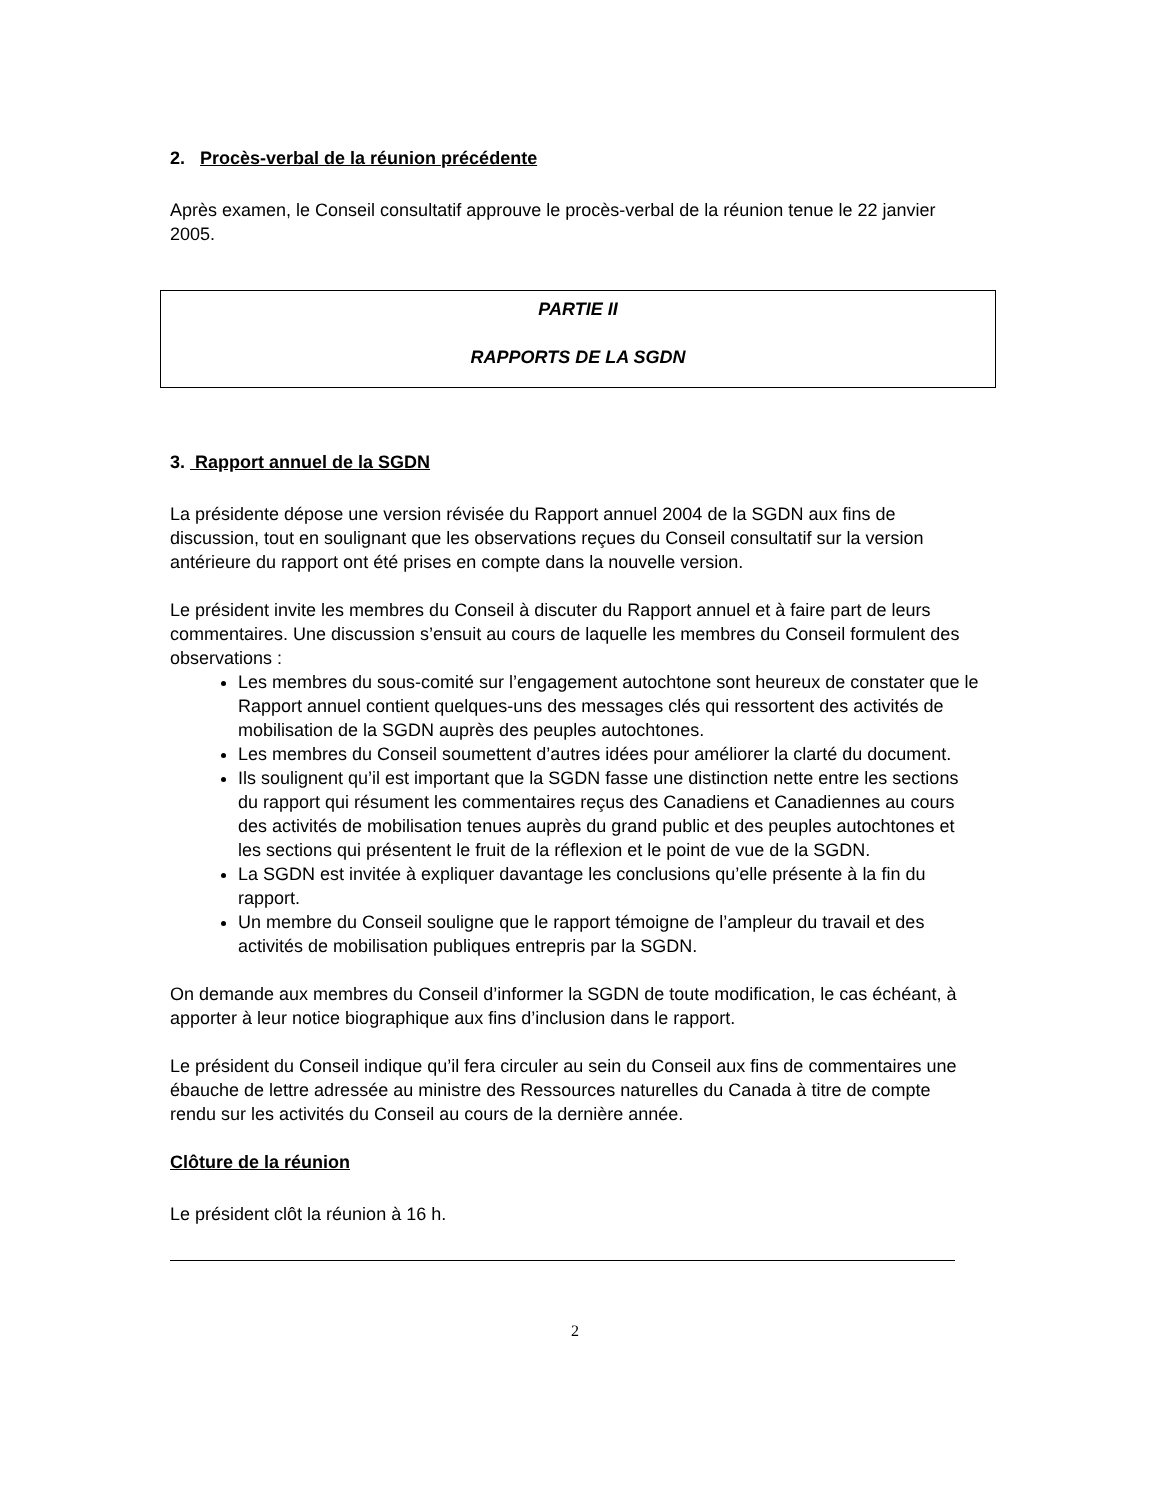2. Procès-verbal de la réunion précédente
Après examen, le Conseil consultatif approuve le procès-verbal de la réunion tenue le 22 janvier 2005.
PARTIE II
RAPPORTS DE LA SGDN
3. Rapport annuel de la SGDN
La présidente dépose une version révisée du Rapport annuel 2004 de la SGDN aux fins de discussion, tout en soulignant que les observations reçues du Conseil consultatif sur la version antérieure du rapport ont été prises en compte dans la nouvelle version.
Le président invite les membres du Conseil à discuter du Rapport annuel et à faire part de leurs commentaires. Une discussion s’ensuit au cours de laquelle les membres du Conseil formulent des observations :
Les membres du sous-comité sur l’engagement autochtone sont heureux de constater que le Rapport annuel contient quelques-uns des messages clés qui ressortent des activités de mobilisation de la SGDN auprès des peuples autochtones.
Les membres du Conseil soumettent d’autres idées pour améliorer la clarté du document.
Ils soulignent qu’il est important que la SGDN fasse une distinction nette entre les sections du rapport qui résument les commentaires reçus des Canadiens et Canadiennes au cours des activités de mobilisation tenues auprès du grand public et des peuples autochtones et les sections qui présentent le fruit de la réflexion et le point de vue de la SGDN.
La SGDN est invitée à expliquer davantage les conclusions qu’elle présente à la fin du rapport.
Un membre du Conseil souligne que le rapport témoigne de l’ampleur du travail et des activités de mobilisation publiques entrepris par la SGDN.
On demande aux membres du Conseil d’informer la SGDN de toute modification, le cas échéant, à apporter à leur notice biographique aux fins d’inclusion dans le rapport.
Le président du Conseil indique qu’il fera circuler au sein du Conseil aux fins de commentaires une ébauche de lettre adressée au ministre des Ressources naturelles du Canada à titre de compte rendu sur les activités du Conseil au cours de la dernière année.
Clôture de la réunion
Le président clôt la réunion à 16 h.
2